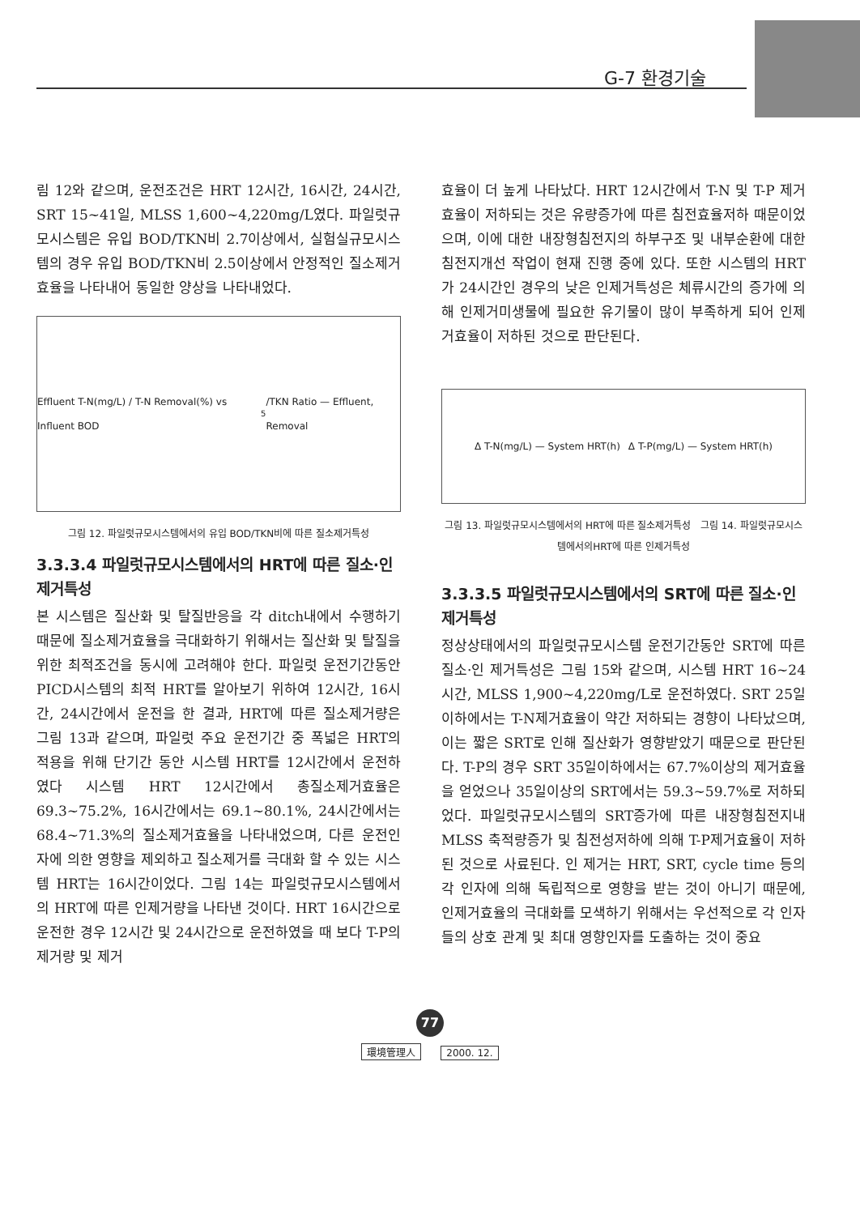G-7 환경기술
림 12와 같으며, 운전조건은 HRT 12시간, 16시간, 24시간, SRT 15~41일, MLSS 1,600~4,220mg/L였다. 파일럿규모시스템은 유입 BOD/TKN비 2.7이상에서, 실험실규모시스템의 경우 유입 BOD/TKN비 2.5이상에서 안정적인 질소제거효율을 나타내어 동일한 양상을 나타내었다.
Effluent T-N(mg/L) / T-N Removal(%) vs Influent BOD<sub>5</sub>/TKN Ratio — Effluent, Removal
그림 12. 파일럿규모시스템에서의 유입 BOD/TKN비에 따른 질소제거특성
3.3.3.4 파일럿규모시스템에서의 HRT에 따른 질소·인 제거특성
본 시스템은 질산화 및 탈질반응을 각 ditch내에서 수행하기 때문에 질소제거효율을 극대화하기 위해서는 질산화 및 탈질을 위한 최적조건을 동시에 고려해야 한다. 파일럿 운전기간동안 PICD시스템의 최적 HRT를 알아보기 위하여 12시간, 16시간, 24시간에서 운전을 한 결과, HRT에 따른 질소제거량은 그림 13과 같으며, 파일럿 주요 운전기간 중 폭넓은 HRT의 적용을 위해 단기간 동안 시스템 HRT를 12시간에서 운전하였다 시스템 HRT 12시간에서 총질소제거효율은 69.3~75.2%, 16시간에서는 69.1~80.1%, 24시간에서는 68.4~71.3%의 질소제거효율을 나타내었으며, 다른 운전인자에 의한 영향을 제외하고 질소제거를 극대화 할 수 있는 시스템 HRT는 16시간이었다. 그림 14는 파일럿규모시스템에서의 HRT에 따른 인제거량을 나타낸 것이다. HRT 16시간으로 운전한 경우 12시간 및 24시간으로 운전하였을 때 보다 T-P의 제거량 및 제거
효율이 더 높게 나타났다. HRT 12시간에서 T-N 및 T-P 제거효율이 저하되는 것은 유량증가에 따른 침전효율저하 때문이었으며, 이에 대한 내장형침전지의 하부구조 및 내부순환에 대한 침전지개선 작업이 현재 진행 중에 있다. 또한 시스템의 HRT가 24시간인 경우의 낮은 인제거특성은 체류시간의 증가에 의해 인제거미생물에 필요한 유기물이 많이 부족하게 되어 인제거효율이 저하된 것으로 판단된다.
Δ T-N(mg/L) — System HRT(h) Δ T-P(mg/L) — System HRT(h)
그림 13. 파일럿규모시스템에서의 HRT에 따른 질소제거특성 그림 14. 파일럿규모시스템에서의HRT에 따른 인제거특성
3.3.3.5 파일럿규모시스템에서의 SRT에 따른 질소·인 제거특성
정상상태에서의 파일럿규모시스템 운전기간동안 SRT에 따른 질소·인 제거특성은 그림 15와 같으며, 시스템 HRT 16~24시간, MLSS 1,900~4,220mg/L로 운전하였다. SRT 25일이하에서는 T-N제거효율이 약간 저하되는 경향이 나타났으며, 이는 짧은 SRT로 인해 질산화가 영향받았기 때문으로 판단된다. T-P의 경우 SRT 35일이하에서는 67.7%이상의 제거효율을 얻었으나 35일이상의 SRT에서는 59.3~59.7%로 저하되었다. 파일럿규모시스템의 SRT증가에 따른 내장형침전지내 MLSS 축적량증가 및 침전성저하에 의해 T-P제거효율이 저하된 것으로 사료된다. 인 제거는 HRT, SRT, cycle time 등의 각 인자에 의해 독립적으로 영향을 받는 것이 아니기 때문에, 인제거효율의 극대화를 모색하기 위해서는 우선적으로 각 인자들의 상호 관계 및 최대 영향인자를 도출하는 것이 중요
77
環境管理人 2000. 12.